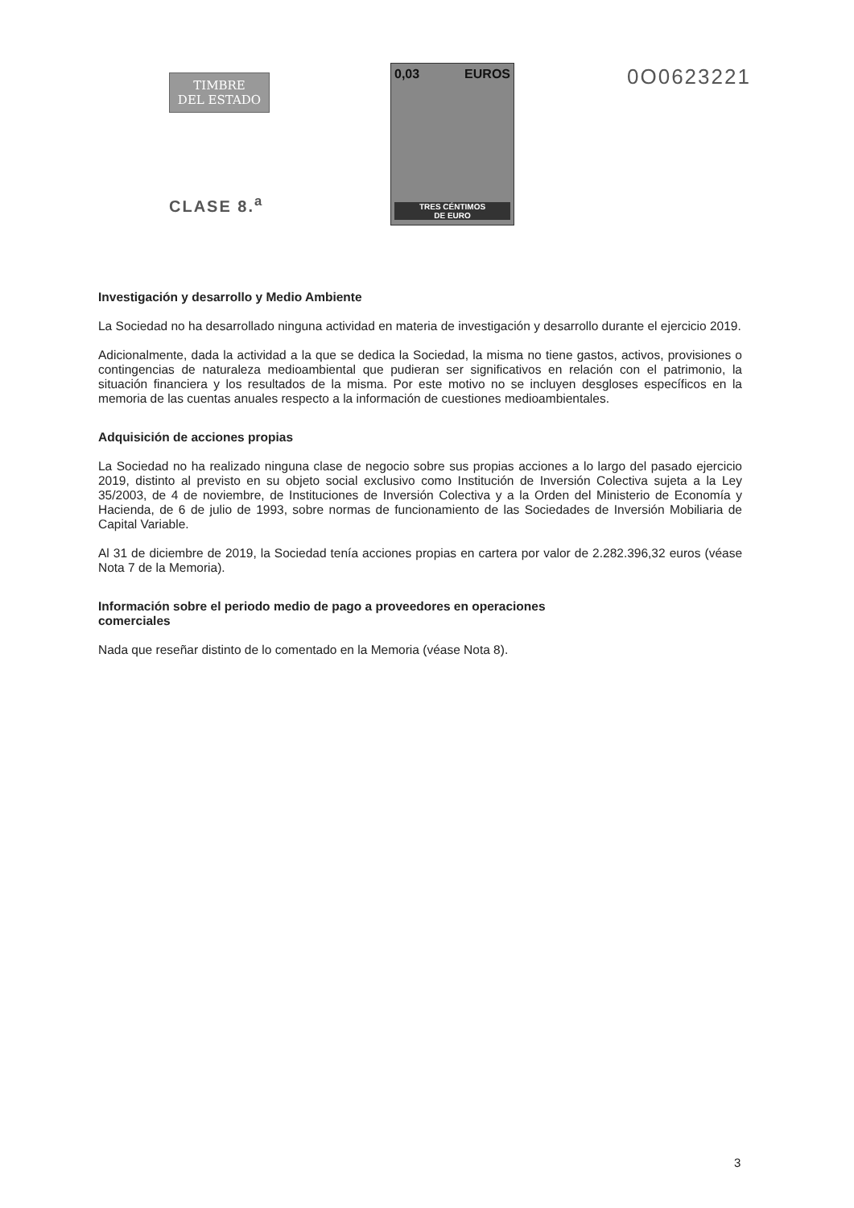TIMBRE
DEL ESTADO
CLASE 8.<sup>a</sup>
0,03 EUROS
TRES CÉNTIMOS
DE EURO
0O0623221
Investigación y desarrollo y Medio Ambiente
La Sociedad no ha desarrollado ninguna actividad en materia de investigación y desarrollo durante el ejercicio 2019.
Adicionalmente, dada la actividad a la que se dedica la Sociedad, la misma no tiene gastos, activos, provisiones o contingencias de naturaleza medioambiental que pudieran ser significativos en relación con el patrimonio, la situación financiera y los resultados de la misma. Por este motivo no se incluyen desgloses específicos en la memoria de las cuentas anuales respecto a la información de cuestiones medioambientales.
Adquisición de acciones propias
La Sociedad no ha realizado ninguna clase de negocio sobre sus propias acciones a lo largo del pasado ejercicio 2019, distinto al previsto en su objeto social exclusivo como Institución de Inversión Colectiva sujeta a la Ley 35/2003, de 4 de noviembre, de Instituciones de Inversión Colectiva y a la Orden del Ministerio de Economía y Hacienda, de 6 de julio de 1993, sobre normas de funcionamiento de las Sociedades de Inversión Mobiliaria de Capital Variable.
Al 31 de diciembre de 2019, la Sociedad tenía acciones propias en cartera por valor de 2.282.396,32 euros (véase Nota 7 de la Memoria).
Información sobre el periodo medio de pago a proveedores en operaciones
comerciales
Nada que reseñar distinto de lo comentado en la Memoria (véase Nota 8).
3